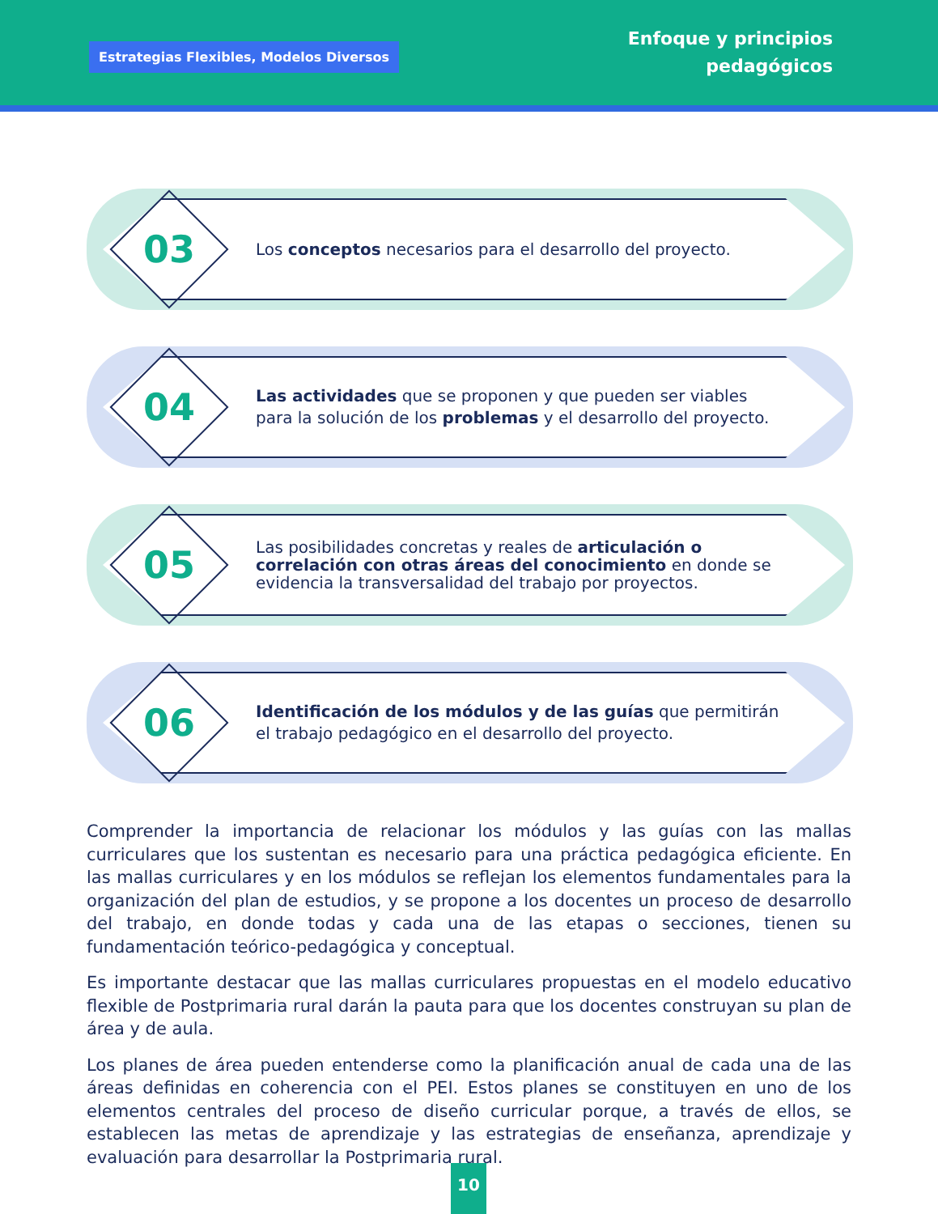Estrategias Flexibles, Modelos Diversos
Enfoque y principios
pedagógicos
03
Los conceptos necesarios para el desarrollo del proyecto.
04
Las actividades que se proponen y que pueden ser viables para la solución de los problemas y el desarrollo del proyecto.
05
Las posibilidades concretas y reales de articulación o correlación con otras áreas del conocimiento en donde se evidencia la transversalidad del trabajo por proyectos.
06
Identificación de los módulos y de las guías que permitirán el trabajo pedagógico en el desarrollo del proyecto.
Comprender la importancia de relacionar los módulos y las guías con las mallas curriculares que los sustentan es necesario para una práctica pedagógica eficiente. En las mallas curriculares y en los módulos se reflejan los elementos fundamentales para la organización del plan de estudios, y se propone a los docentes un proceso de desarrollo del trabajo, en donde todas y cada una de las etapas o secciones, tienen su fundamentación teórico-pedagógica y conceptual.
Es importante destacar que las mallas curriculares propuestas en el modelo educativo flexible de Postprimaria rural darán la pauta para que los docentes construyan su plan de área y de aula.
Los planes de área pueden entenderse como la planificación anual de cada una de las áreas definidas en coherencia con el PEI. Estos planes se constituyen en uno de los elementos centrales del proceso de diseño curricular porque, a través de ellos, se establecen las metas de aprendizaje y las estrategias de enseñanza, aprendizaje y evaluación para desarrollar la Postprimaria rural.
10